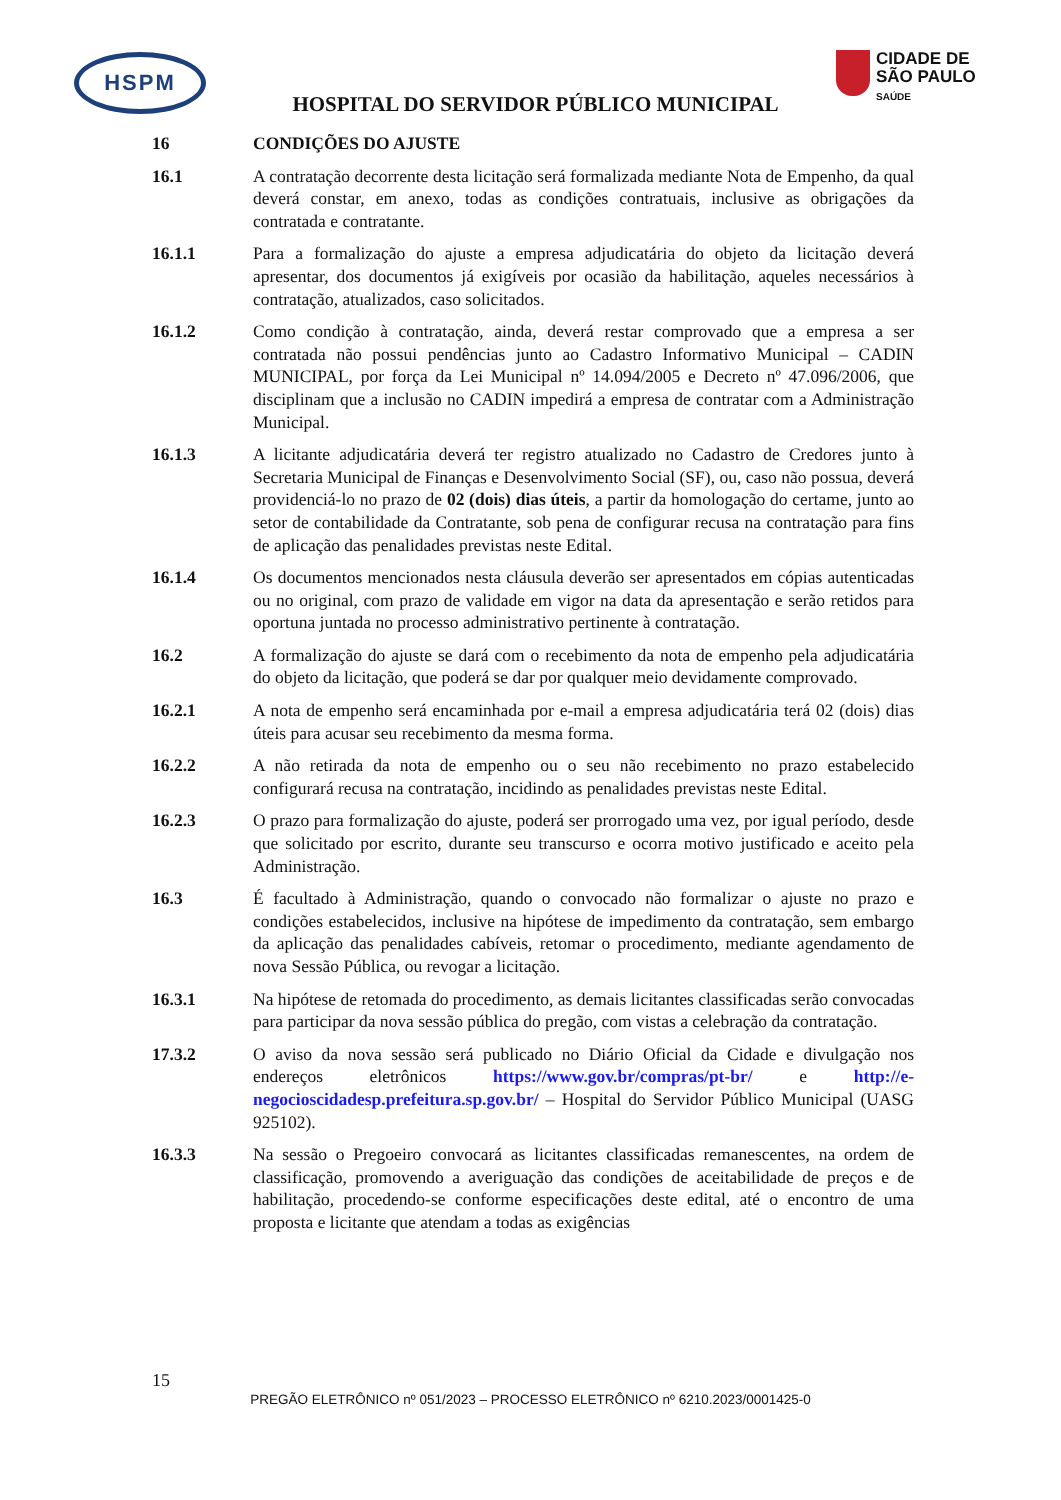HSPM
CIDADE DE
SÃO PAULO
SAÚDE
HOSPITAL DO SERVIDOR PÚBLICO MUNICIPAL
16 CONDIÇÕES DO AJUSTE
16.1 A contratação decorrente desta licitação será formalizada mediante Nota de Empenho, da qual deverá constar, em anexo, todas as condições contratuais, inclusive as obrigações da contratada e contratante.
16.1.1 Para a formalização do ajuste a empresa adjudicatária do objeto da licitação deverá apresentar, dos documentos já exigíveis por ocasião da habilitação, aqueles necessários à contratação, atualizados, caso solicitados.
16.1.2 Como condição à contratação, ainda, deverá restar comprovado que a empresa a ser contratada não possui pendências junto ao Cadastro Informativo Municipal – CADIN MUNICIPAL, por força da Lei Municipal nº 14.094/2005 e Decreto nº 47.096/2006, que disciplinam que a inclusão no CADIN impedirá a empresa de contratar com a Administração Municipal.
16.1.3 A licitante adjudicatária deverá ter registro atualizado no Cadastro de Credores junto à Secretaria Municipal de Finanças e Desenvolvimento Social (SF), ou, caso não possua, deverá providenciá-lo no prazo de 02 (dois) dias úteis, a partir da homologação do certame, junto ao setor de contabilidade da Contratante, sob pena de configurar recusa na contratação para fins de aplicação das penalidades previstas neste Edital.
16.1.4 Os documentos mencionados nesta cláusula deverão ser apresentados em cópias autenticadas ou no original, com prazo de validade em vigor na data da apresentação e serão retidos para oportuna juntada no processo administrativo pertinente à contratação.
16.2 A formalização do ajuste se dará com o recebimento da nota de empenho pela adjudicatária do objeto da licitação, que poderá se dar por qualquer meio devidamente comprovado.
16.2.1 A nota de empenho será encaminhada por e-mail a empresa adjudicatária terá 02 (dois) dias úteis para acusar seu recebimento da mesma forma.
16.2.2 A não retirada da nota de empenho ou o seu não recebimento no prazo estabelecido configurará recusa na contratação, incidindo as penalidades previstas neste Edital.
16.2.3 O prazo para formalização do ajuste, poderá ser prorrogado uma vez, por igual período, desde que solicitado por escrito, durante seu transcurso e ocorra motivo justificado e aceito pela Administração.
16.3 É facultado à Administração, quando o convocado não formalizar o ajuste no prazo e condições estabelecidos, inclusive na hipótese de impedimento da contratação, sem embargo da aplicação das penalidades cabíveis, retomar o procedimento, mediante agendamento de nova Sessão Pública, ou revogar a licitação.
16.3.1 Na hipótese de retomada do procedimento, as demais licitantes classificadas serão convocadas para participar da nova sessão pública do pregão, com vistas a celebração da contratação.
17.3.2 O aviso da nova sessão será publicado no Diário Oficial da Cidade e divulgação nos endereços eletrônicos https://www.gov.br/compras/pt-br/ e http://e-negocioscidadesp.prefeitura.sp.gov.br/ – Hospital do Servidor Público Municipal (UASG 925102).
16.3.3 Na sessão o Pregoeiro convocará as licitantes classificadas remanescentes, na ordem de classificação, promovendo a averiguação das condições de aceitabilidade de preços e de habilitação, procedendo-se conforme especificações deste edital, até o encontro de uma proposta e licitante que atendam a todas as exigências
15
PREGÃO ELETRÔNICO nº 051/2023 – PROCESSO ELETRÔNICO nº 6210.2023/0001425-0